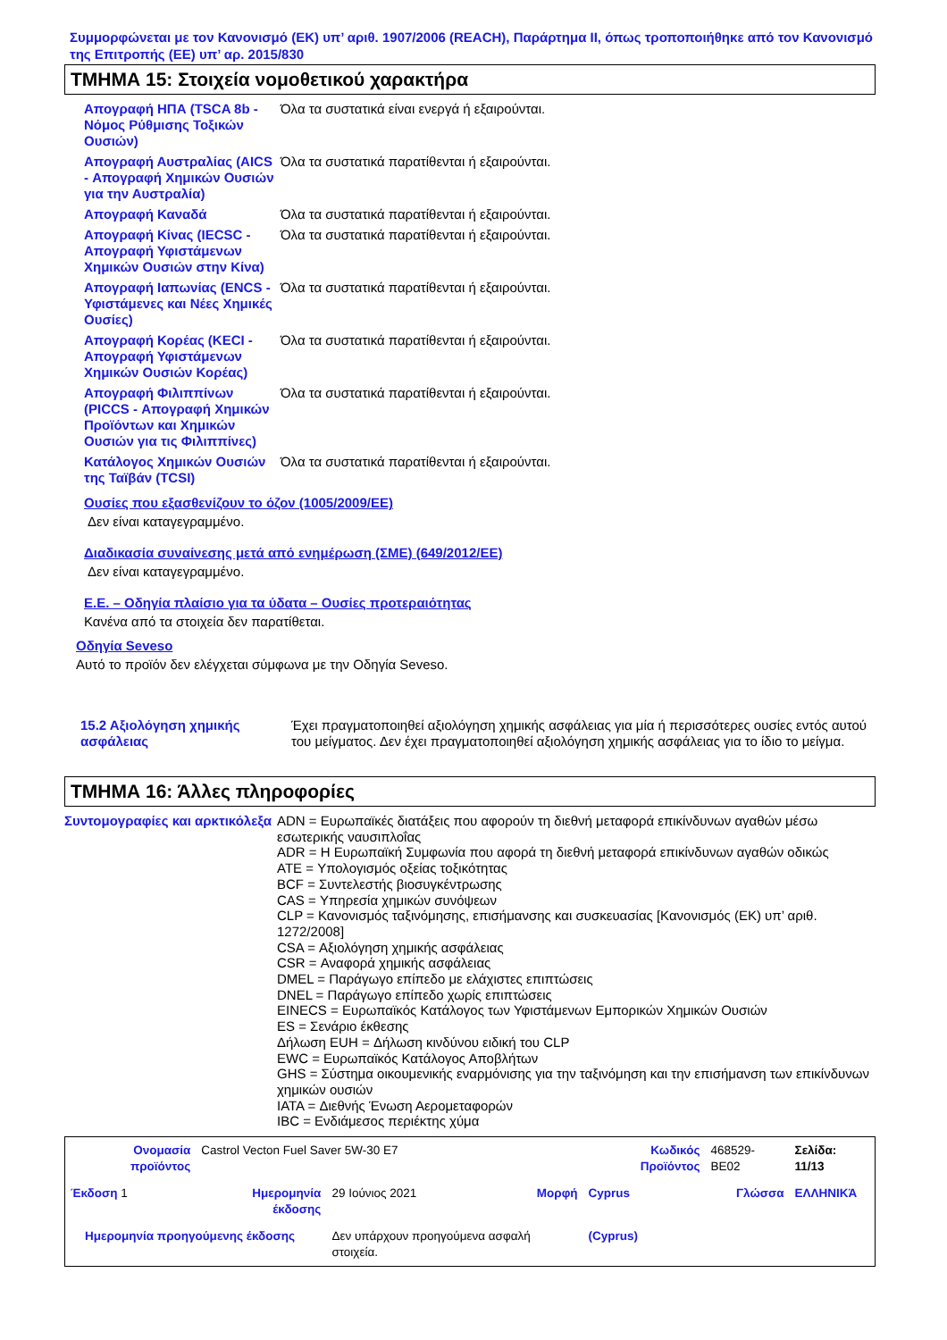Συμμορφώνεται με τον Κανονισμό (ΕΚ) υπ’ αριθ. 1907/2006 (REACH), Παράρτημα II, όπως τροποποιήθηκε από τον Κανονισμό της Επιτροπής (ΕΕ) υπ’ αρ. 2015/830
ΤΜΗΜΑ 15: Στοιχεία νομοθετικού χαρακτήρα
| Απογραφή ΗΠΑ (TSCA 8b - Νόμος Ρύθμισης Τοξικών Ουσιών) | Όλα τα συστατικά είναι ενεργά ή εξαιρούνται. |
| Απογραφή Αυστραλίας (AICS - Απογραφή Χημικών Ουσιών για την Αυστραλία) | Όλα τα συστατικά παρατίθενται ή εξαιρούνται. |
| Απογραφή Καναδά | Όλα τα συστατικά παρατίθενται ή εξαιρούνται. |
| Απογραφή Κίνας (IECSC - Απογραφή Υφιστάμενων Χημικών Ουσιών στην Κίνα) | Όλα τα συστατικά παρατίθενται ή εξαιρούνται. |
| Απογραφή Ιαπωνίας (ENCS - Υφιστάμενες και Νέες Χημικές Ουσίες) | Όλα τα συστατικά παρατίθενται ή εξαιρούνται. |
| Απογραφή Κορέας (KECI - Απογραφή Υφιστάμενων Χημικών Ουσιών Κορέας) | Όλα τα συστατικά παρατίθενται ή εξαιρούνται. |
| Απογραφή Φιλιππίνων (PICCS - Απογραφή Χημικών Προϊόντων και Χημικών Ουσιών για τις Φιλιππίνες) | Όλα τα συστατικά παρατίθενται ή εξαιρούνται. |
| Κατάλογος Χημικών Ουσιών της Ταϊβάν (TCSI) | Όλα τα συστατικά παρατίθενται ή εξαιρούνται. |
Ουσίες που εξασθενίζουν το όζον (1005/2009/ΕΕ)
Δεν είναι καταγεγραμμένο.
Διαδικασία συναίνεσης μετά από ενημέρωση (ΣΜΕ) (649/2012/ΕΕ)
Δεν είναι καταγεγραμμένο.
Ε.Ε. – Οδηγία πλαίσιο για τα ύδατα – Ουσίες προτεραιότητας
Κανένα από τα στοιχεία δεν παρατίθεται.
Οδηγία Seveso
Αυτό το προϊόν δεν ελέγχεται σύμφωνα με την Οδηγία Seveso.
| 15.2 Αξιολόγηση χημικής ασφάλειας | Έχει πραγματοποιηθεί αξιολόγηση χημικής ασφάλειας για μία ή περισσότερες ουσίες εντός αυτού του μείγματος. Δεν έχει πραγματοποιηθεί αξιολόγηση χημικής ασφάλειας για το ίδιο το μείγμα. |
ΤΜΗΜΑ 16: Άλλες πληροφορίες
| Συντομογραφίες και αρκτικόλεξα | ADN = Ευρωπαϊκές διατάξεις που αφορούν τη διεθνή μεταφορά επικίνδυνων αγαθών μέσω εσωτερικής ναυσιπλοΐας ADR = Η Ευρωπαϊκή Συμφωνία που αφορά τη διεθνή μεταφορά επικίνδυνων αγαθών οδικώς ATE = Υπολογισμός οξείας τοξικότητας BCF = Συντελεστής βιοσυγκέντρωσης CAS = Υπηρεσία χημικών συνόψεων CLP = Κανονισμός ταξινόμησης, επισήμανσης και συσκευασίας [Κανονισμός (ΕΚ) υπ’ αριθ. 1272/2008] CSA = Αξιολόγηση χημικής ασφάλειας CSR = Αναφορά χημικής ασφάλειας DMEL = Παράγωγο επίπεδο με ελάχιστες επιπτώσεις DNEL = Παράγωγο επίπεδο χωρίς επιπτώσεις EINECS = Ευρωπαϊκός Κατάλογος των Υφιστάμενων Εμπορικών Χημικών Ουσιών ES = Σενάριο έκθεσης Δήλωση EUH = Δήλωση κινδύνου ειδική του CLP EWC = Ευρωπαϊκός Κατάλογος Αποβλήτων GHS = Σύστημα οικουμενικής εναρμόνισης για την ταξινόμηση και την επισήμανση των επικίνδυνων χημικών ουσιών IATA = Διεθνής Ένωση Αερομεταφορών IBC = Ενδιάμεσος περιέκτης χύμα |
| Ονομασία προϊόντος | Castrol Vecton Fuel Saver 5W-30 E7 | | | Κωδικός Προϊόντος | 468529-BE02 | Σελίδα: 11/13 |
| Έκδοση 1 | Ημερομηνία έκδοσης | 29 Ιούνιος 2021 | Μορφή | Cyprus | Γλώσσα | ΕΛΛΗΝΙΚΆ |
| Ημερομηνία προηγούμενης έκδοσης | | Δεν υπάρχουν προηγούμενα ασφαλή στοιχεία. | | (Cyprus) | | |